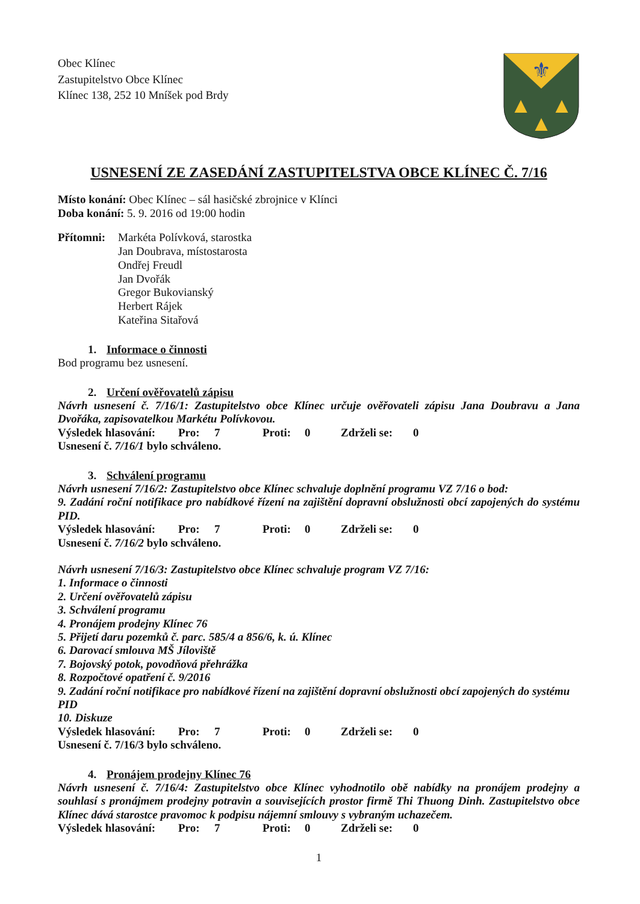Obec Klínec
Zastupitelstvo Obce Klínec
Klínec 138, 252 10 Mníšek pod Brdy
⚜
▲
▲
▲
USNESENÍ ZE ZASEDÁNÍ ZASTUPITELSTVA OBCE KLÍNEC Č. 7/16
Místo konání: Obec Klínec – sál hasičské zbrojnice v Klínci
Doba konání: 5. 9. 2016 od 19:00 hodin
Přítomni:
Markéta Polívková, starostka
Jan Doubrava, místostarosta
Ondřej Freudl
Jan Dvořák
Gregor Bukovianský
Herbert Rájek
Kateřina Sitařová
1. Informace o činnosti
Bod programu bez usnesení.
2. Určení ověřovatelů zápisu
Návrh usnesení č. 7/16/1: Zastupitelstvo obce Klínec určuje ověřovateli zápisu Jana Doubravu a Jana Dvořáka, zapisovatelkou Markétu Polívkovou.
Výsledek hlasování: Pro: 7 Proti: 0 Zdrželi se: 0
Usnesení č. 7/16/1 bylo schváleno.
3. Schválení programu
Návrh usnesení 7/16/2: Zastupitelstvo obce Klínec schvaluje doplnění programu VZ 7/16 o bod:
9. Zadání roční notifikace pro nabídkové řízení na zajištění dopravní obslužnosti obcí zapojených do systému PID.
Výsledek hlasování: Pro: 7 Proti: 0 Zdrželi se: 0
Usnesení č. 7/16/2 bylo schváleno.
Návrh usnesení 7/16/3: Zastupitelstvo obce Klínec schvaluje program VZ 7/16:
1. Informace o činnosti
2. Určení ověřovatelů zápisu
3. Schválení programu
4. Pronájem prodejny Klínec 76
5. Přijetí daru pozemků č. parc. 585/4 a 856/6, k. ú. Klínec
6. Darovací smlouva MŠ Jíloviště
7. Bojovský potok, povodňová přehrážka
8. Rozpočtové opatření č. 9/2016
9. Zadání roční notifikace pro nabídkové řízení na zajištění dopravní obslužnosti obcí zapojených do systému PID
10. Diskuze
Výsledek hlasování: Pro: 7 Proti: 0 Zdrželi se: 0
Usnesení č. 7/16/3 bylo schváleno.
4. Pronájem prodejny Klínec 76
Návrh usnesení č. 7/16/4: Zastupitelstvo obce Klínec vyhodnotilo obě nabídky na pronájem prodejny a souhlasí s pronájmem prodejny potravin a souvisejících prostor firmě Thi Thuong Dinh. Zastupitelstvo obce Klínec dává starostce pravomoc k podpisu nájemní smlouvy s vybraným uchazečem.
Výsledek hlasování: Pro: 7 Proti: 0 Zdrželi se: 0
1